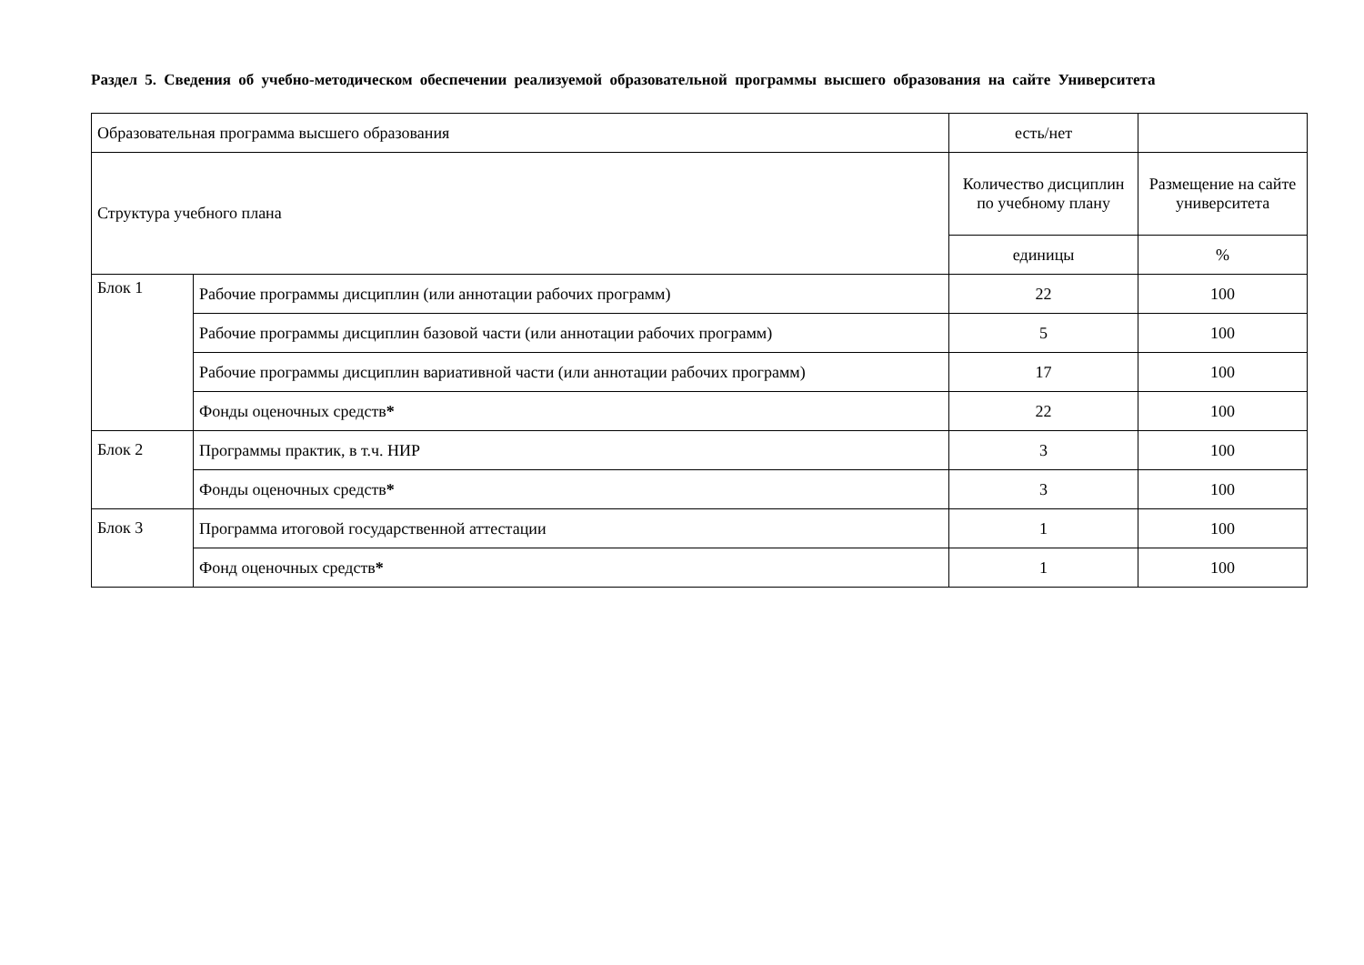Раздел 5. Сведения об учебно-методическом обеспечении реализуемой образовательной программы высшего образования на сайте Университета
| Образовательная программа высшего образования | | есть/нет | |
| Структура учебного плана | | Количество дисциплин по учебному плану | Размещение на сайте университета |
| | | единицы | % |
| Блок 1 | Рабочие программы дисциплин (или аннотации рабочих программ) | 22 | 100 |
| | Рабочие программы дисциплин базовой части (или аннотации рабочих программ) | 5 | 100 |
| | Рабочие программы дисциплин вариативной части (или аннотации рабочих программ) | 17 | 100 |
| | Фонды оценочных средств * | 22 | 100 |
| Блок 2 | Программы практик, в т.ч. НИР | 3 | 100 |
| | Фонды оценочных средств * | 3 | 100 |
| Блок 3 | Программа итоговой государственной аттестации | 1 | 100 |
| | Фонд оценочных средств * | 1 | 100 |